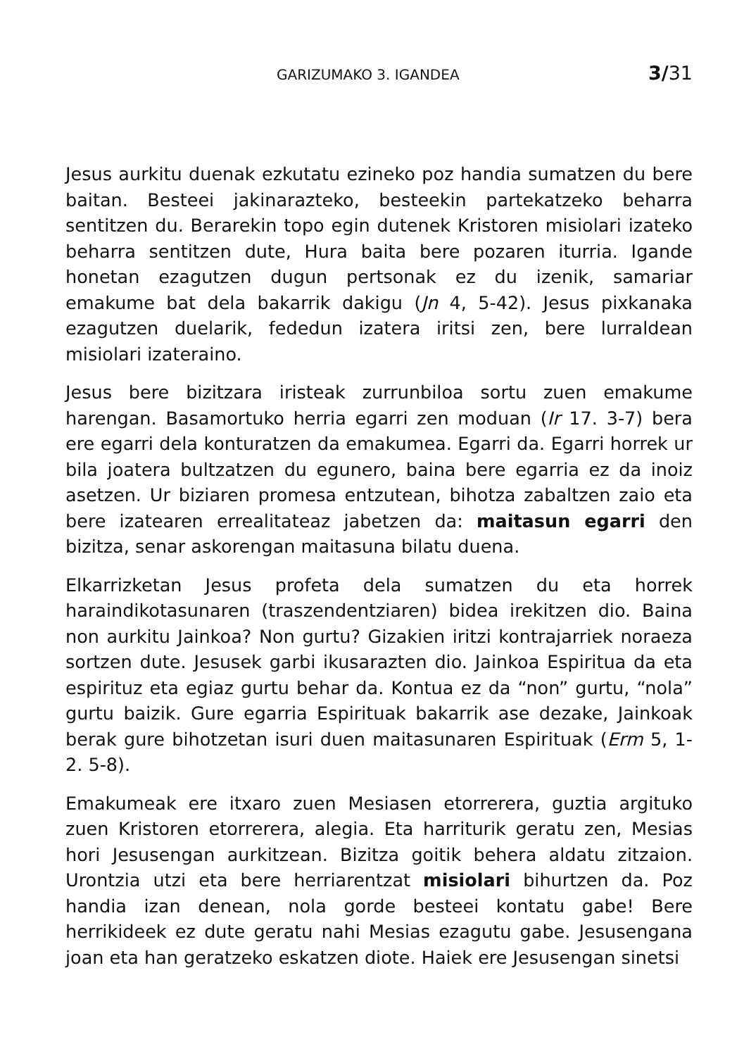GARIZUMAKO 3. IGANDEA 3/31
Jesus aurkitu duenak ezkutatu ezineko poz handia sumatzen du bere baitan. Besteei jakinarazteko, besteekin partekatzeko beharra sentitzen du. Berarekin topo egin dutenek Kristoren misiolari izateko beharra sentitzen dute, Hura baita bere pozaren iturria. Igande honetan ezagutzen dugun pertsonak ez du izenik, samariar emakume bat dela bakarrik dakigu (Jn 4, 5-42). Jesus pixkanaka ezagutzen duelarik, fededun izatera iritsi zen, bere lurraldean misiolari izateraino.
Jesus bere bizitzara iristeak zurrunbiloa sortu zuen emakume harengan. Basamortuko herria egarri zen moduan (Ir 17. 3-7) bera ere egarri dela konturatzen da emakumea. Egarri da. Egarri horrek ur bila joatera bultzatzen du egunero, baina bere egarria ez da inoiz asetzen. Ur biziaren promesa entzutean, bihotza zabaltzen zaio eta bere izatearen errealitateaz jabetzen da: maitasun egarri den bizitza, senar askorengan maitasuna bilatu duena.
Elkarrizketan Jesus profeta dela sumatzen du eta horrek haraindikotasunaren (traszendentziaren) bidea irekitzen dio. Baina non aurkitu Jainkoa? Non gurtu? Gizakien iritzi kontrajarriek noraeza sortzen dute. Jesusek garbi ikusarazten dio. Jainkoa Espiritua da eta espirituz eta egiaz gurtu behar da. Kontua ez da “non” gurtu, “nola” gurtu baizik. Gure egarria Espirituak bakarrik ase dezake, Jainkoak berak gure bihotzetan isuri duen maitasunaren Espirituak (Erm 5, 1-2. 5-8).
Emakumeak ere itxaro zuen Mesiasen etorrerera, guztia argituko zuen Kristoren etorrerera, alegia. Eta harriturik geratu zen, Mesias hori Jesusengan aurkitzean. Bizitza goitik behera aldatu zitzaion. Urontzia utzi eta bere herriarentzat misiolari bihurtzen da. Poz handia izan denean, nola gorde besteei kontatu gabe! Bere herrikideek ez dute geratu nahi Mesias ezagutu gabe. Jesusengana joan eta han geratzeko eskatzen diote. Haiek ere Jesusengan sinetsi